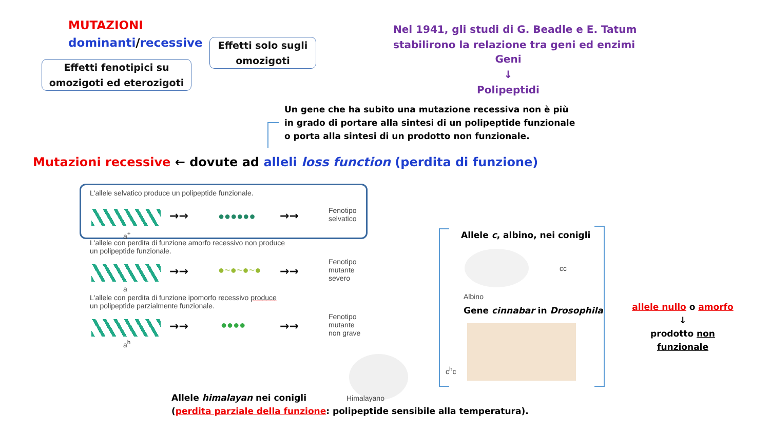MUTAZIONI
dominanti/recessive
Effetti solo sugli
omozigoti
Effetti fenotipici su
omozigoti ed eterozigoti
Nel 1941, gli studi di G. Beadle e E. Tatum
stabilirono la relazione tra geni ed enzimi
Geni
↓
Polipeptidi
Un gene che ha subito una mutazione recessiva non è più
in grado di portare alla sintesi di un polipeptide funzionale
o porta alla sintesi di un prodotto non funzionale.
Mutazioni recessive ← dovute ad alleli loss function (perdita di funzione)
L'allele selvatico produce un polipeptide funzionale.
→→ ●●●●●● →→
Fenotipo
selvatico
a<sup>+</sup>
L'allele con perdita di funzione amorfo recessivo non produce
un polipeptide funzionale.
→→ ●~●~●~● →→
Fenotipo
mutante
severo
a
L'allele con perdita di funzione ipomorfo recessivo produce
un polipeptide parzialmente funzionale.
→→ ●●●● →→
Fenotipo
mutante
non grave
a<sup>h</sup>
Himalayano
Allele himalayan nei conigli
(perdita parziale della funzione: polipeptide sensibile alla temperatura).
Allele c, albino, nei conigli
cc
Albino
Gene cinnabar in Drosophila
c<sup>h</sup>c
allele nullo o amorfo
↓
prodotto non funzionale